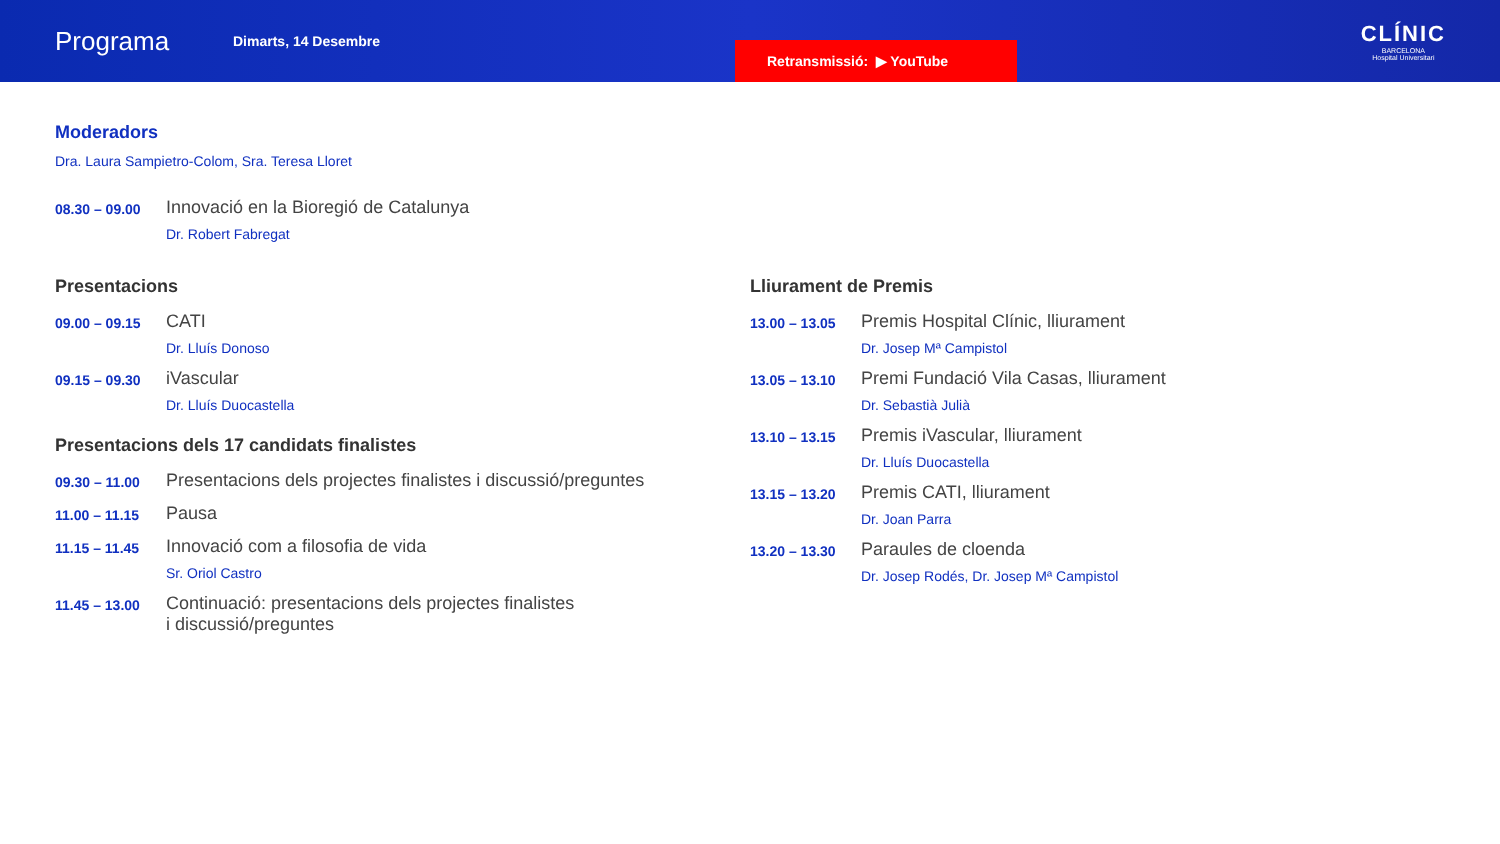Programa
Dimarts, 14 Desembre
Retransmissió: ▶ YouTube
CLÍNIC
BARCELONA
Hospital Universitari
Moderadors
Dra. Laura Sampietro-Colom, Sra. Teresa Lloret
08.30 – 09.00
Innovació en la Bioregió de Catalunya
Dr. Robert Fabregat
Presentacions
09.00 – 09.15
CATI
Dr. Lluís Donoso
09.15 – 09.30
iVascular
Dr. Lluís Duocastella
Presentacions dels 17 candidats finalistes
09.30 – 11.00
Presentacions dels projectes finalistes i discussió/preguntes
11.00 – 11.15
Pausa
11.15 – 11.45
Innovació com a filosofia de vida
Sr. Oriol Castro
11.45 – 13.00
Continuació: presentacions dels projectes finalistes
i discussió/preguntes
Lliurament de Premis
13.00 – 13.05
Premis Hospital Clínic, lliurament
Dr. Josep Mª Campistol
13.05 – 13.10
Premi Fundació Vila Casas, lliurament
Dr. Sebastià Julià
13.10 – 13.15
Premis iVascular, lliurament
Dr. Lluís Duocastella
13.15 – 13.20
Premis CATI, lliurament
Dr. Joan Parra
13.20 – 13.30
Paraules de cloenda
Dr. Josep Rodés, Dr. Josep Mª Campistol